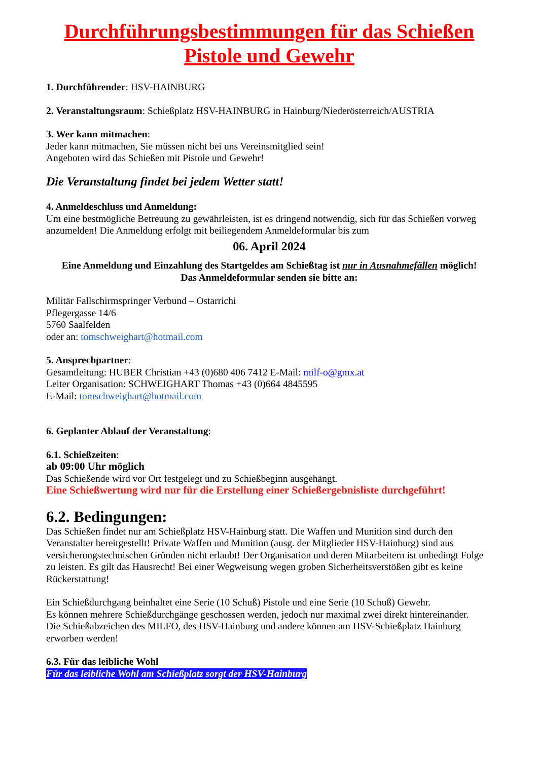Durchführungsbestimmungen für das Schießen Pistole und Gewehr
1. Durchführender: HSV-HAINBURG
2. Veranstaltungsraum: Schießplatz HSV-HAINBURG in Hainburg/Niederösterreich/AUSTRIA
3. Wer kann mitmachen:
Jeder kann mitmachen, Sie müssen nicht bei uns Vereinsmitglied sein!
Angeboten wird das Schießen mit Pistole und Gewehr!
Die Veranstaltung findet bei jedem Wetter statt!
4. Anmeldeschluss und Anmeldung:
Um eine bestmögliche Betreuung zu gewährleisten, ist es dringend notwendig, sich für das Schießen vorweg anzumelden! Die Anmeldung erfolgt mit beiliegendem Anmeldeformular bis zum
06. April 2024
Eine Anmeldung und Einzahlung des Startgeldes am Schießtag ist nur in Ausnahmefällen möglich!
Das Anmeldeformular senden sie bitte an:
Militär Fallschirmspringer Verbund – Ostarrichi
Pflegergasse 14/6
5760 Saalfelden
oder an: tomschweighart@hotmail.com
5. Ansprechpartner:
Gesamtleitung: HUBER Christian +43 (0)680 406 7412 E-Mail: milf-o@gmx.at
Leiter Organisation: SCHWEIGHART Thomas +43 (0)664 4845595
E-Mail: tomschweighart@hotmail.com
6. Geplanter Ablauf der Veranstaltung:
6.1. Schießzeiten:
ab 09:00 Uhr möglich
Das Schießende wird vor Ort festgelegt und zu Schießbeginn ausgehängt.
Eine Schießwertung wird nur für die Erstellung einer Schießergebnisliste durchgeführt!
6.2. Bedingungen:
Das Schießen findet nur am Schießplatz HSV-Hainburg statt. Die Waffen und Munition sind durch den Veranstalter bereitgestellt! Private Waffen und Munition (ausg. der Mitglieder HSV-Hainburg) sind aus versicherungstechnischen Gründen nicht erlaubt! Der Organisation und deren Mitarbeitern ist unbedingt Folge zu leisten. Es gilt das Hausrecht! Bei einer Wegweisung wegen groben Sicherheitsverstößen gibt es keine Rückerstattung!
Ein Schießdurchgang beinhaltet eine Serie (10 Schuß) Pistole und eine Serie (10 Schuß) Gewehr.
Es können mehrere Schießdurchgänge geschossen werden, jedoch nur maximal zwei direkt hintereinander.
Die Schießabzeichen des MILFO, des HSV-Hainburg und andere können am HSV-Schießplatz Hainburg erworben werden!
6.3. Für das leibliche Wohl
Für das leibliche Wohl am Schießplatz sorgt der HSV-Hainburg